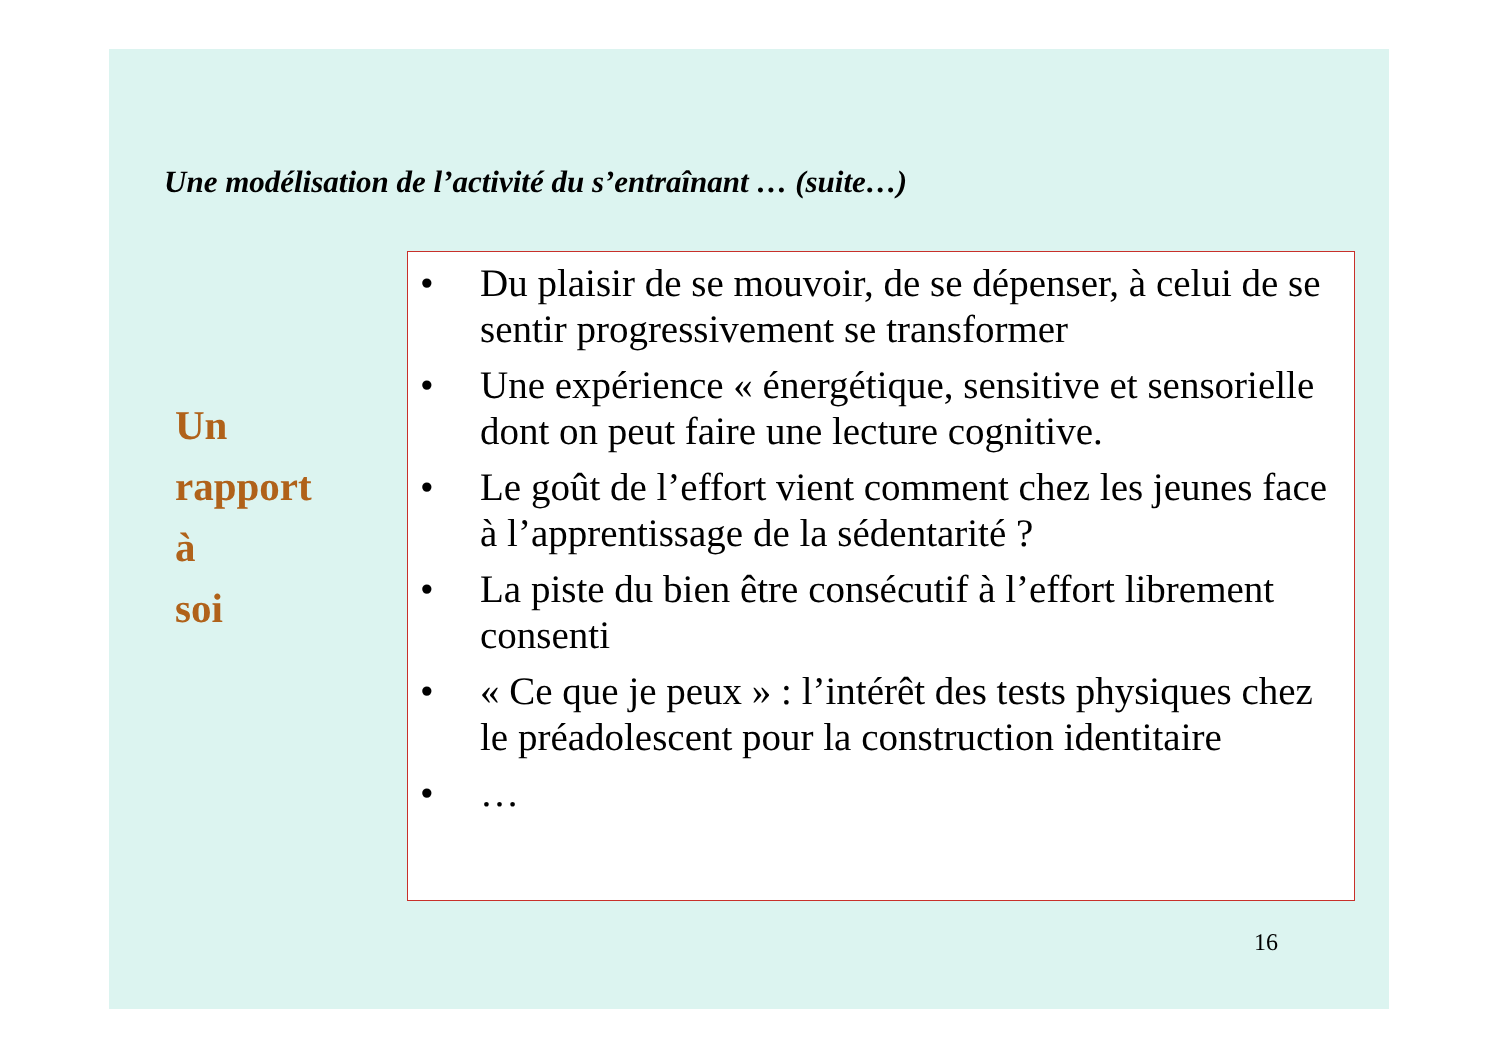Une modélisation de l’activité du s’entraînant … (suite…)
Un
rapport
à
soi
• Du plaisir de se mouvoir, de se dépenser, à celui de se sentir progressivement se transformer
• Une expérience « énergétique, sensitive et sensorielle dont on peut faire une lecture cognitive.
• Le goût de l’effort vient comment chez les jeunes face à l’apprentissage de la sédentarité ?
• La piste du bien être consécutif à l’effort librement consenti
• « Ce que je peux » : l’intérêt des tests physiques chez le préadolescent pour la construction identitaire
• …
16